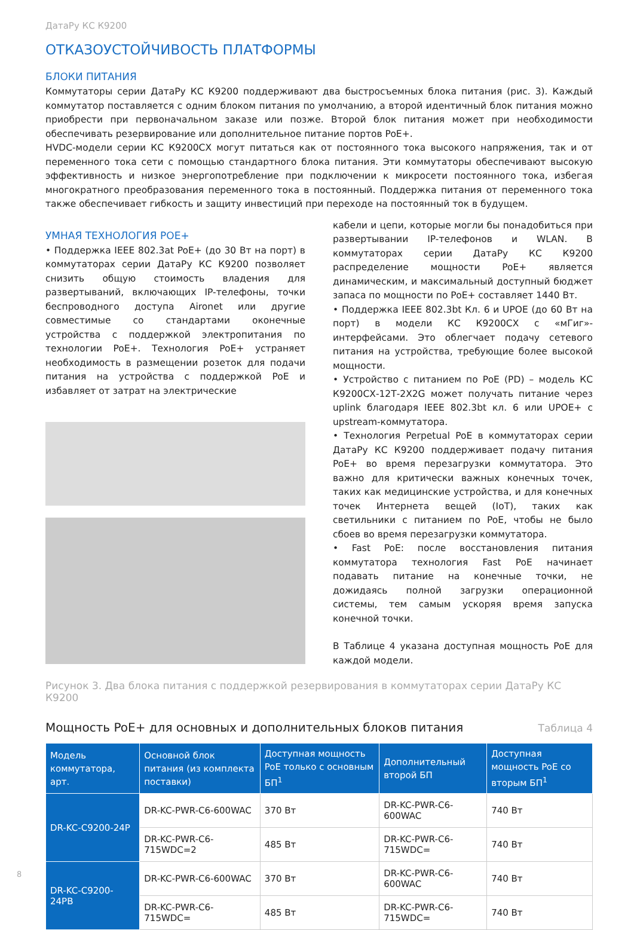ДатаРу КС К9200
ОТКАЗОУСТОЙЧИВОСТЬ ПЛАТФОРМЫ
БЛОКИ ПИТАНИЯ
Коммутаторы серии ДатаРу КС К9200 поддерживают два быстросъемных блока питания (рис. 3). Каждый коммутатор поставляется с одним блоком питания по умолчанию, а второй идентичный блок питания можно приобрести при первоначальном заказе или позже. Второй блок питания может при необходимости обеспечивать резервирование или дополнительное питание портов PoE+.
HVDC-модели серии КС К9200СХ могут питаться как от постоянного тока высокого напряжения, так и от переменного тока сети с помощью стандартного блока питания. Эти коммутаторы обеспечивают высокую эффективность и низкое энергопотребление при подключении к микросети постоянного тока, избегая многократного преобразования переменного тока в постоянный. Поддержка питания от переменного тока также обеспечивает гибкость и защиту инвестиций при переходе на постоянный ток в будущем.
УМНАЯ ТЕХНОЛОГИЯ POE+
• Поддержка IEEE 802.3at PoE+ (до 30 Вт на порт) в коммутаторах серии ДатаРу КС К9200 позволяет снизить общую стоимость владения для развертываний, включающих IP-телефоны, точки беспроводного доступа Aironet или другие совместимые со стандартами оконечные устройства с поддержкой электропитания по технологии PoE+. Технология PoE+ устраняет необходимость в размещении розеток для подачи питания на устройства с поддержкой PoE и избавляет от затрат на электрические
кабели и цепи, которые могли бы понадобиться при развертывании IP-телефонов и WLAN. В коммутаторах серии ДатаРу КС К9200 распределение мощности PoE+ является динамическим, и максимальный доступный бюджет запаса по мощности по PoE+ составляет 1440 Вт.
• Поддержка IEEE 802.3bt Кл. 6 и UPOE (до 60 Вт на порт) в модели КС К9200СХ с «мГиг»-интерфейсами. Это облегчает подачу сетевого питания на устройства, требующие более высокой мощности.
• Устройство с питанием по PoE (PD) – модель КС К9200СХ-12Т-2Х2G может получать питание через uplink благодаря IEEE 802.3bt кл. 6 или UPOE+ с upstream-коммутатора.
• Технология Perpetual PoE в коммутаторах серии ДатаРу КС К9200 поддерживает подачу питания PoE+ во время перезагрузки коммутатора. Это важно для критически важных конечных точек, таких как медицинские устройства, и для конечных точек Интернета вещей (IoT), таких как светильники с питанием по PoE, чтобы не было сбоев во время перезагрузки коммутатора.
• Fast PoE: после восстановления питания коммутатора технология Fast PoE начинает подавать питание на конечные точки, не дожидаясь полной загрузки операционной системы, тем самым ускоряя время запуска конечной точки.
В Таблице 4 указана доступная мощность PoE для каждой модели.
Рисунок 3. Два блока питания с поддержкой резервирования в коммутаторах серии ДатаРу КС К9200
Мощность PoE+ для основных и дополнительных блоков питания Таблица 4
| Модель коммутатора, арт. | Основной блок питания (из комплекта поставки) | Доступная мощность PoE только с основным БП<sup>1</sup> | Дополнительный второй БП | Доступная мощность PoE со вторым БП<sup>1</sup> |
| --- | --- | --- | --- | --- |
| DR-KC-C9200-24P | DR-KC-PWR-C6-600WAC | 370 Вт | DR-KC-PWR-C6-600WAC | 740 Вт |
| | DR-KC-PWR-C6-715WDC=2 | 485 Вт | DR-KC-PWR-C6-715WDC= | 740 Вт |
| DR-KC-C9200-24PB | DR-KC-PWR-C6-600WAC | 370 Вт | DR-KC-PWR-C6-600WAC | 740 Вт |
| | DR-KC-PWR-C6-715WDC= | 485 Вт | DR-KC-PWR-C6-715WDC= | 740 Вт |
8